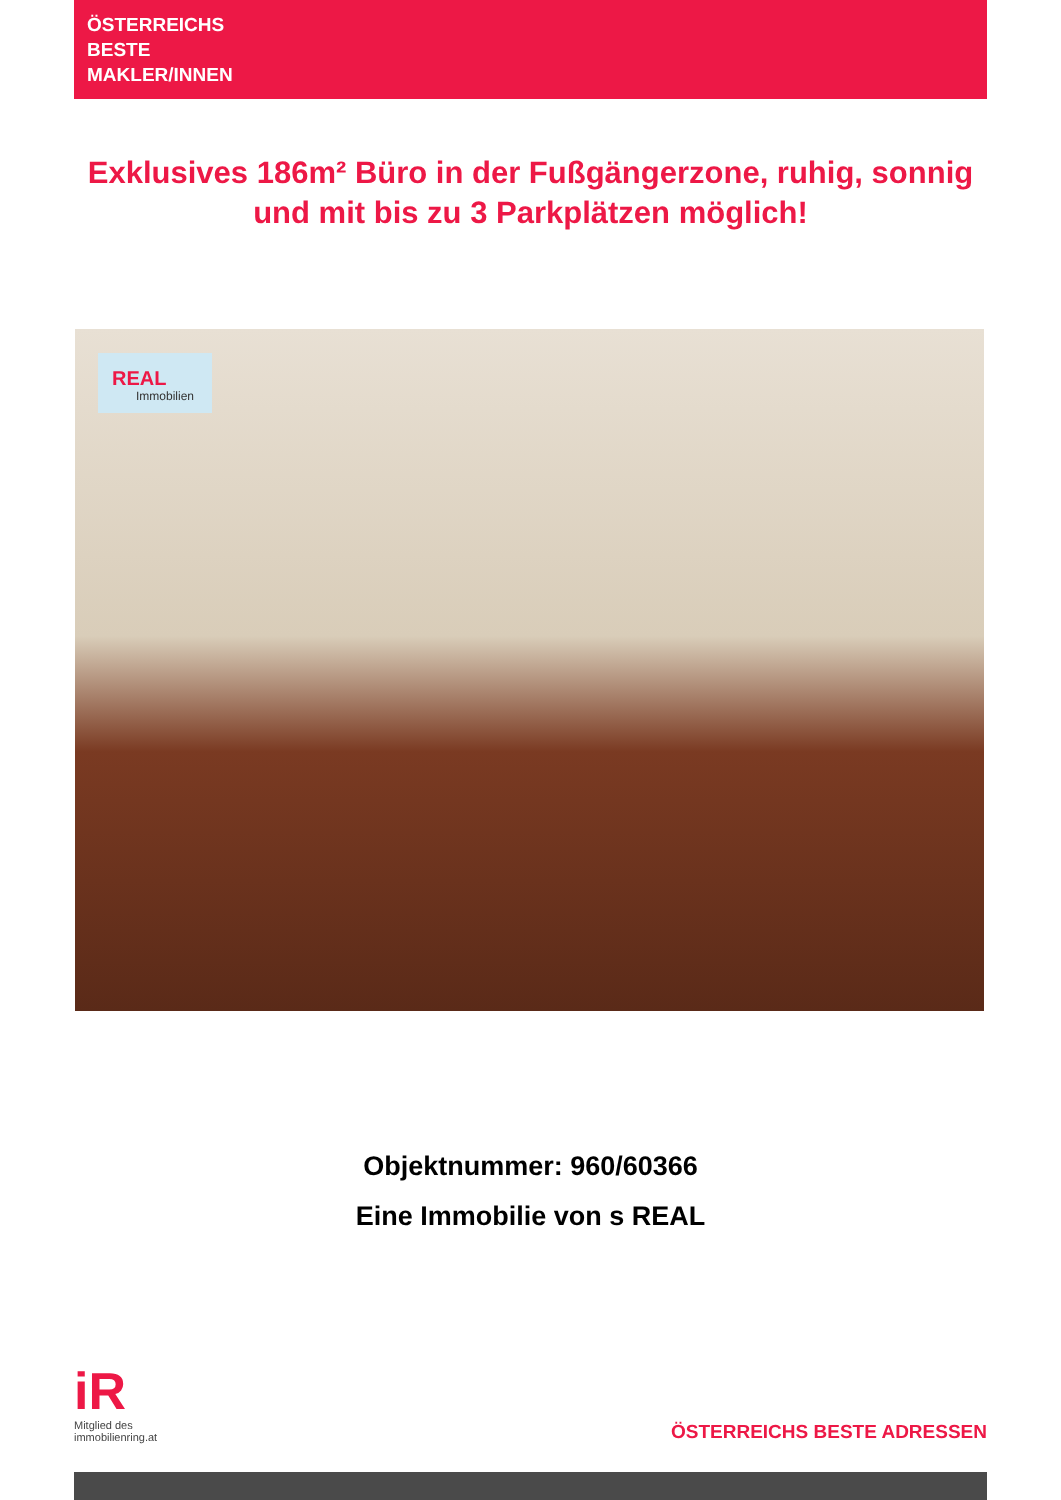ÖSTERREICHS
BESTE
MAKLER/INNEN
Exklusives 186m² Büro in der Fußgängerzone, ruhig, sonnig und mit bis zu 3 Parkplätzen möglich!
REAL
Immobilien
Objektnummer: 960/60366
Eine Immobilie von s REAL
iR
Mitglied des
immobilienring.at
ÖSTERREICHS BESTE ADRESSEN